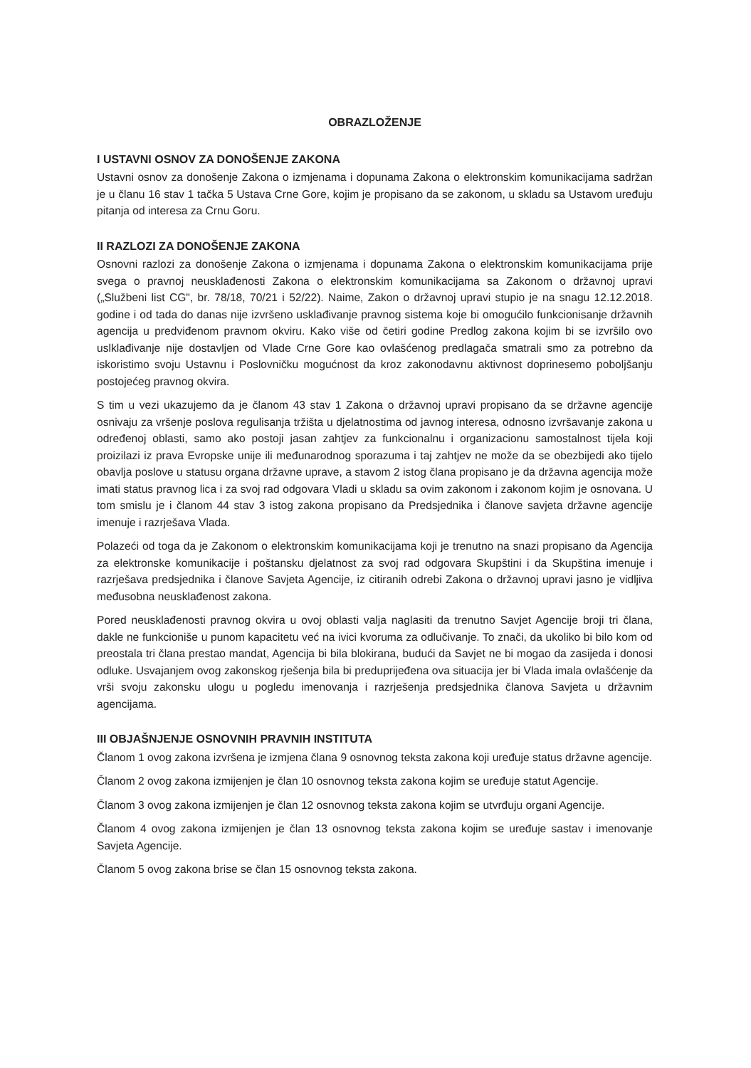OBRAZLOŽENJE
I USTAVNI OSNOV ZA DONOŠENJE ZAKONA
Ustavni osnov za donošenje Zakona o izmjenama i dopunama Zakona o elektronskim komunikacijama sadržan je u članu 16 stav 1 tačka 5 Ustava Crne Gore, kojim je propisano da se zakonom, u skladu sa Ustavom uređuju pitanja od interesa za Crnu Goru.
II RAZLOZI ZA DONOŠENJE ZAKONA
Osnovni razlozi za donošenje Zakona o izmjenama i dopunama Zakona o elektronskim komunikacijama prije svega o pravnoj neusklađenosti Zakona o elektronskim komunikacijama sa Zakonom o državnoj upravi („Službeni list CG", br. 78/18, 70/21 i 52/22). Naime, Zakon o državnoj upravi stupio je na snagu 12.12.2018. godine i od tada do danas nije izvršeno usklađivanje pravnog sistema koje bi omogućilo funkcionisanje državnih agencija u predviđenom pravnom okviru. Kako više od četiri godine Predlog zakona kojim bi se izvršilo ovo uslklađivanje nije dostavljen od Vlade Crne Gore kao ovlašćenog predlagača smatrali smo za potrebno da iskoristimo svoju Ustavnu i Poslovničku mogućnost da kroz zakonodavnu aktivnost doprinesemo poboljšanju postojećeg pravnog okvira.
S tim u vezi ukazujemo da je članom 43 stav 1 Zakona o državnoj upravi propisano da se državne agencije osnivaju za vršenje poslova regulisanja tržišta u djelatnostima od javnog interesa, odnosno izvršavanje zakona u određenoj oblasti, samo ako postoji jasan zahtjev za funkcionalnu i organizacionu samostalnost tijela koji proizilazi iz prava Evropske unije ili međunarodnog sporazuma i taj zahtjev ne može da se obezbijedi ako tijelo obavlja poslove u statusu organa državne uprave, a stavom 2 istog člana propisano je da državna agencija može imati status pravnog lica i za svoj rad odgovara Vladi u skladu sa ovim zakonom i zakonom kojim je osnovana. U tom smislu je i članom 44 stav 3 istog zakona propisano da Predsjednika i članove savjeta državne agencije imenuje i razrješava Vlada.
Polazeći od toga da je Zakonom o elektronskim komunikacijama koji je trenutno na snazi propisano da Agencija za elektronske komunikacije i poštansku djelatnost za svoj rad odgovara Skupštini i da Skupština imenuje i razrješava predsjednika i članove Savjeta Agencije, iz citiranih odrebi Zakona o državnoj upravi jasno je vidljiva međusobna neusklađenost zakona.
Pored neusklađenosti pravnog okvira u ovoj oblasti valja naglasiti da trenutno Savjet Agencije broji tri člana, dakle ne funkcioniše u punom kapacitetu već na ivici kvoruma za odlučivanje. To znači, da ukoliko bi bilo kom od preostala tri člana prestao mandat, Agencija bi bila blokirana, budući da Savjet ne bi mogao da zasijeda i donosi odluke. Usvajanjem ovog zakonskog rješenja bila bi preduprijeđena ova situacija jer bi Vlada imala ovlašćenje da vrši svoju zakonsku ulogu u pogledu imenovanja i razrješenja predsjednika članova Savjeta u državnim agencijama.
III OBJAŠNJENJE OSNOVNIH PRAVNIH INSTITUTA
Članom 1 ovog zakona izvršena je izmjena člana 9 osnovnog teksta zakona koji uređuje status državne agencije.
Članom 2 ovog zakona izmijenjen je član 10 osnovnog teksta zakona kojim se uređuje statut Agencije.
Članom 3 ovog zakona izmijenjen je član 12 osnovnog teksta zakona kojim se utvrđuju organi Agencije.
Članom 4 ovog zakona izmijenjen je član 13 osnovnog teksta zakona kojim se uređuje sastav i imenovanje Savjeta Agencije.
Članom 5 ovog zakona brise se član 15 osnovnog teksta zakona.